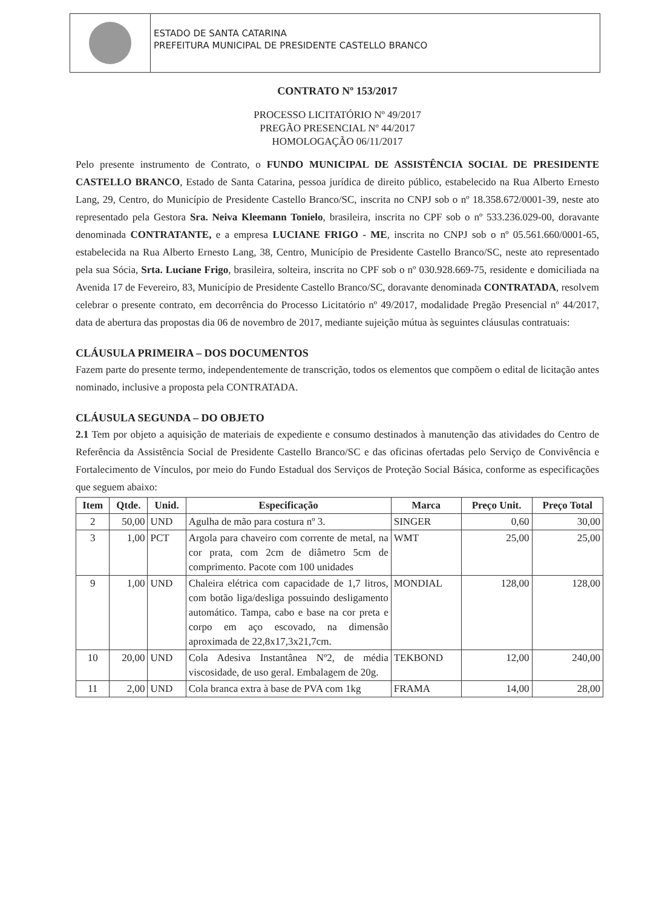ESTADO DE SANTA CATARINA
PREFEITURA MUNICIPAL DE PRESIDENTE CASTELLO BRANCO
CONTRATO Nº 153/2017
PROCESSO LICITATÓRIO Nº 49/2017
PREGÃO PRESENCIAL Nº 44/2017
HOMOLOGAÇÃO 06/11/2017
Pelo presente instrumento de Contrato, o FUNDO MUNICIPAL DE ASSISTÊNCIA SOCIAL DE PRESIDENTE CASTELLO BRANCO, Estado de Santa Catarina, pessoa jurídica de direito público, estabelecido na Rua Alberto Ernesto Lang, 29, Centro, do Município de Presidente Castello Branco/SC, inscrita no CNPJ sob o nº 18.358.672/0001-39, neste ato representado pela Gestora Sra. Neiva Kleemann Tonielo, brasileira, inscrita no CPF sob o nº 533.236.029-00, doravante denominada CONTRATANTE, e a empresa LUCIANE FRIGO - ME, inscrita no CNPJ sob o nº 05.561.660/0001-65, estabelecida na Rua Alberto Ernesto Lang, 38, Centro, Município de Presidente Castello Branco/SC, neste ato representado pela sua Sócia, Srta. Luciane Frigo, brasileira, solteira, inscrita no CPF sob o nº 030.928.669-75, residente e domiciliada na Avenida 17 de Fevereiro, 83, Município de Presidente Castello Branco/SC, doravante denominada CONTRATADA, resolvem celebrar o presente contrato, em decorrência do Processo Licitatório nº 49/2017, modalidade Pregão Presencial nº 44/2017, data de abertura das propostas dia 06 de novembro de 2017, mediante sujeição mútua às seguintes cláusulas contratuais:
CLÁUSULA PRIMEIRA – DOS DOCUMENTOS
Fazem parte do presente termo, independentemente de transcrição, todos os elementos que compõem o edital de licitação antes nominado, inclusive a proposta pela CONTRATADA.
CLÁUSULA SEGUNDA – DO OBJETO
2.1 Tem por objeto a aquisição de materiais de expediente e consumo destinados à manutenção das atividades do Centro de Referência da Assistência Social de Presidente Castello Branco/SC e das oficinas ofertadas pelo Serviço de Convivência e Fortalecimento de Vínculos, por meio do Fundo Estadual dos Serviços de Proteção Social Básica, conforme as especificações que seguem abaixo:
| Item | Qtde. | Unid. | Especificação | Marca | Preço Unit. | Preço Total |
| --- | --- | --- | --- | --- | --- | --- |
| 2 | 50,00 | UND | Agulha de mão para costura nº 3. | SINGER | 0,60 | 30,00 |
| 3 | 1,00 | PCT | Argola para chaveiro com corrente de metal, na cor prata, com 2cm de diâmetro 5cm de comprimento. Pacote com 100 unidades | WMT | 25,00 | 25,00 |
| 9 | 1,00 | UND | Chaleira elétrica com capacidade de 1,7 litros, com botão liga/desliga possuindo desligamento automático. Tampa, cabo e base na cor preta e corpo em aço escovado, na dimensão aproximada de 22,8x17,3x21,7cm. | MONDIAL | 128,00 | 128,00 |
| 10 | 20,00 | UND | Cola Adesiva Instantânea Nº2, de média viscosidade, de uso geral. Embalagem de 20g. | TEKBOND | 12,00 | 240,00 |
| 11 | 2,00 | UND | Cola branca extra à base de PVA com 1kg | FRAMA | 14,00 | 28,00 |